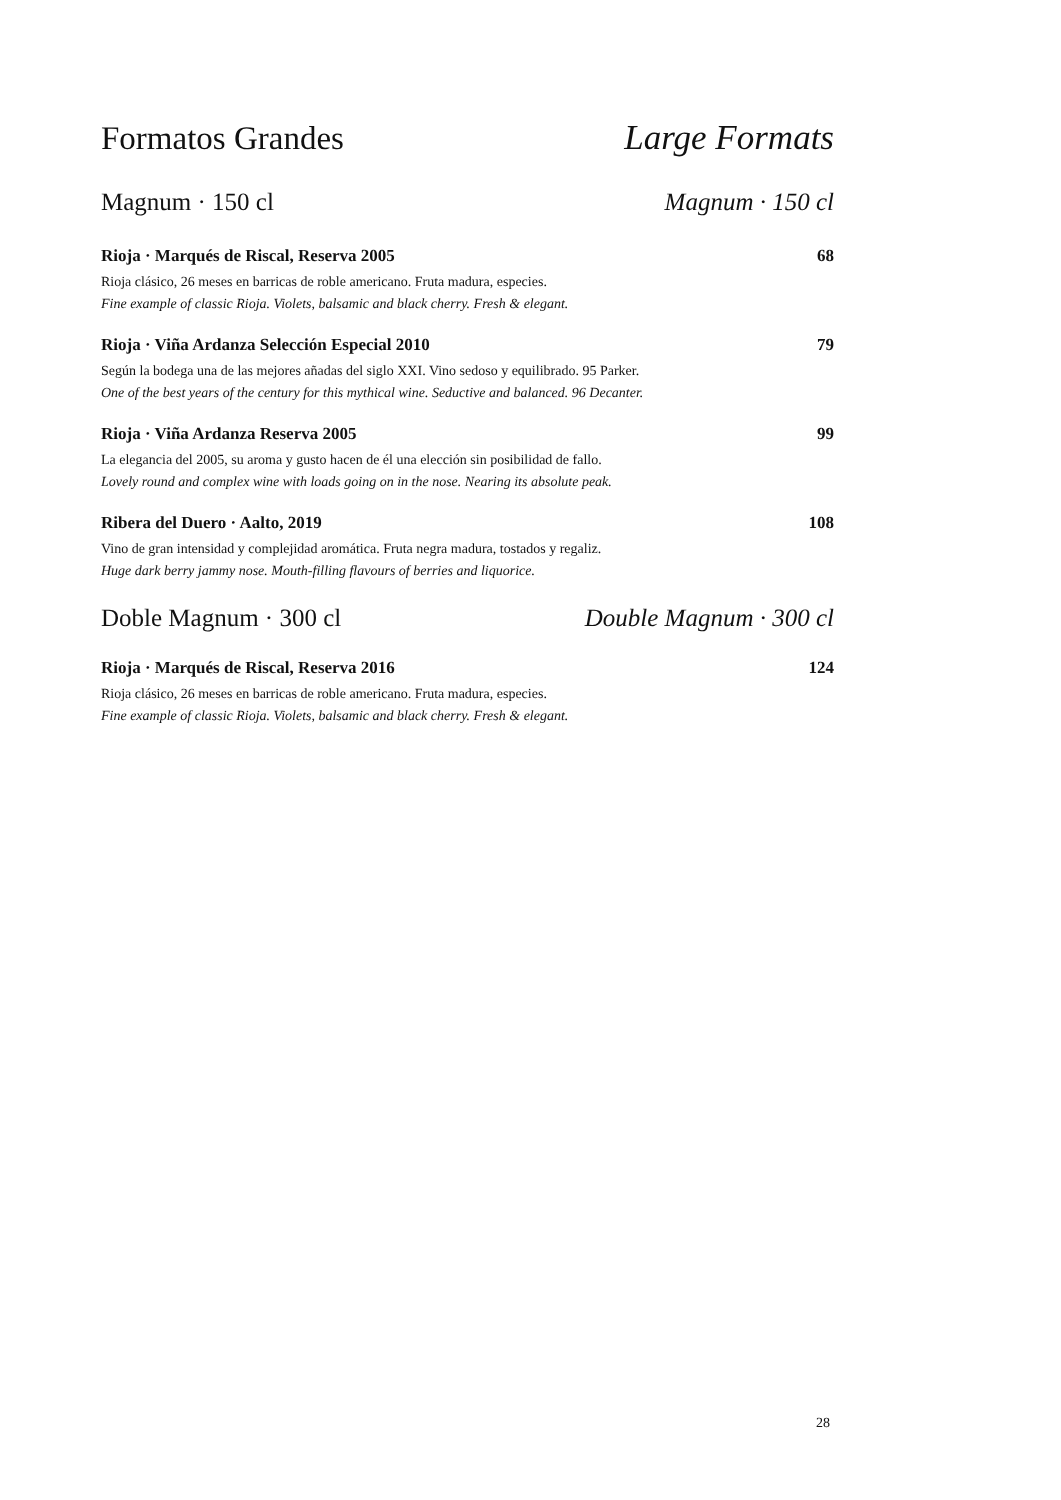Formatos Grandes Large Formats
Magnum · 150 cl Magnum · 150 cl
Rioja · Marqués de Riscal, Reserva 2005 68
Rioja clásico, 26 meses en barricas de roble americano. Fruta madura, especies.
Fine example of classic Rioja. Violets, balsamic and black cherry. Fresh & elegant.
Rioja · Viña Ardanza Selección Especial 2010 79
Según la bodega una de las mejores añadas del siglo XXI. Vino sedoso y equilibrado. 95 Parker.
One of the best years of the century for this mythical wine. Seductive and balanced. 96 Decanter.
Rioja · Viña Ardanza Reserva 2005 99
La elegancia del 2005, su aroma y gusto hacen de él una elección sin posibilidad de fallo.
Lovely round and complex wine with loads going on in the nose. Nearing its absolute peak.
Ribera del Duero · Aalto, 2019 108
Vino de gran intensidad y complejidad aromática. Fruta negra madura, tostados y regaliz.
Huge dark berry jammy nose. Mouth-filling flavours of berries and liquorice.
Doble Magnum · 300 cl Double Magnum · 300 cl
Rioja · Marqués de Riscal, Reserva 2016 124
Rioja clásico, 26 meses en barricas de roble americano. Fruta madura, especies.
Fine example of classic Rioja. Violets, balsamic and black cherry. Fresh & elegant.
28